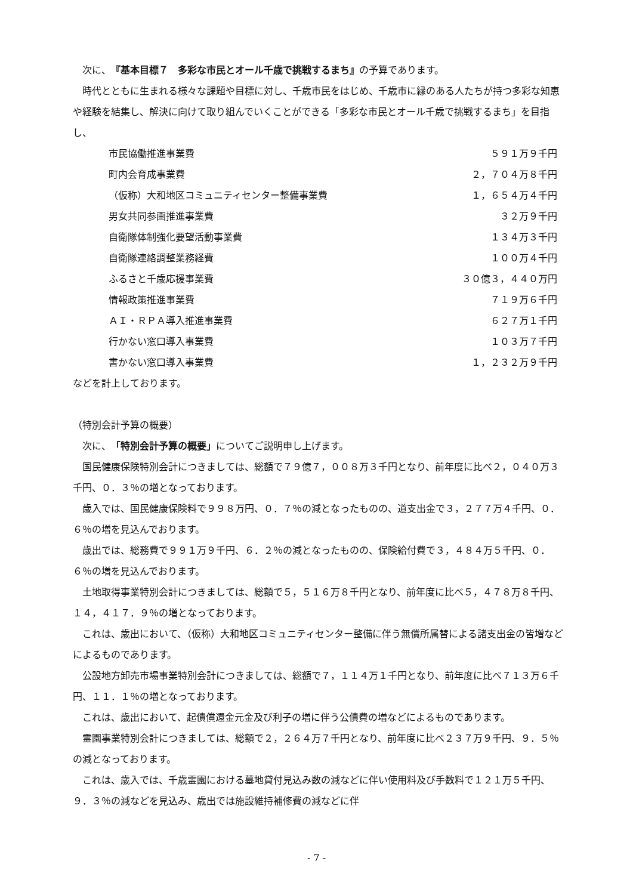次に、『基本目標７　多彩な市民とオール千歳で挑戦するまち』の予算であります。
時代とともに生まれる様々な課題や目標に対し、千歳市民をはじめ、千歳市に縁のある人たちが持つ多彩な知恵や経験を結集し、解決に向けて取り組んでいくことができる「多彩な市民とオール千歳で挑戦するまち」を目指し、
| 市民協働推進事業費 | ５９１万９千円 |
| 町内会育成事業費 | ２，７０４万８千円 |
| （仮称）大和地区コミュニティセンター整備事業費 | １，６５４万４千円 |
| 男女共同参画推進事業費 | ３２万９千円 |
| 自衛隊体制強化要望活動事業費 | １３４万３千円 |
| 自衛隊連絡調整業務経費 | １００万４千円 |
| ふるさと千歳応援事業費 | ３０億３，４４０万円 |
| 情報政策推進事業費 | ７１９万６千円 |
| ＡＩ・ＲＰＡ導入推進事業費 | ６２７万１千円 |
| 行かない窓口導入事業費 | １０３万７千円 |
| 書かない窓口導入事業費 | １，２３２万９千円 |
などを計上しております。
（特別会計予算の概要）
次に、「特別会計予算の概要」についてご説明申し上げます。
国民健康保険特別会計につきましては、総額で７９億７，００８万３千円となり、前年度に比べ２，０４０万３千円、０．３％の増となっております。
歳入では、国民健康保険料で９９８万円、０．７％の減となったものの、道支出金で３，２７７万４千円、０．６％の増を見込んでおります。
歳出では、総務費で９９１万９千円、６．２％の減となったものの、保険給付費で３，４８４万５千円、０．６％の増を見込んでおります。
土地取得事業特別会計につきましては、総額で５，５１６万８千円となり、前年度に比べ５，４７８万８千円、１４，４１７．９％の増となっております。
これは、歳出において、（仮称）大和地区コミュニティセンター整備に伴う無償所属替による諸支出金の皆増などによるものであります。
公設地方卸売市場事業特別会計につきましては、総額で７，１１４万１千円となり、前年度に比べ７１３万６千円、１１．１％の増となっております。
これは、歳出において、起債償還金元金及び利子の増に伴う公債費の増などによるものであります。
霊園事業特別会計につきましては、総額で２，２６４万７千円となり、前年度に比べ２３７万９千円、９．５％の減となっております。
これは、歳入では、千歳霊園における墓地貸付見込み数の減などに伴い使用料及び手数料で１２１万５千円、９．３％の減などを見込み、歳出では施設維持補修費の減などに伴
- 7 -